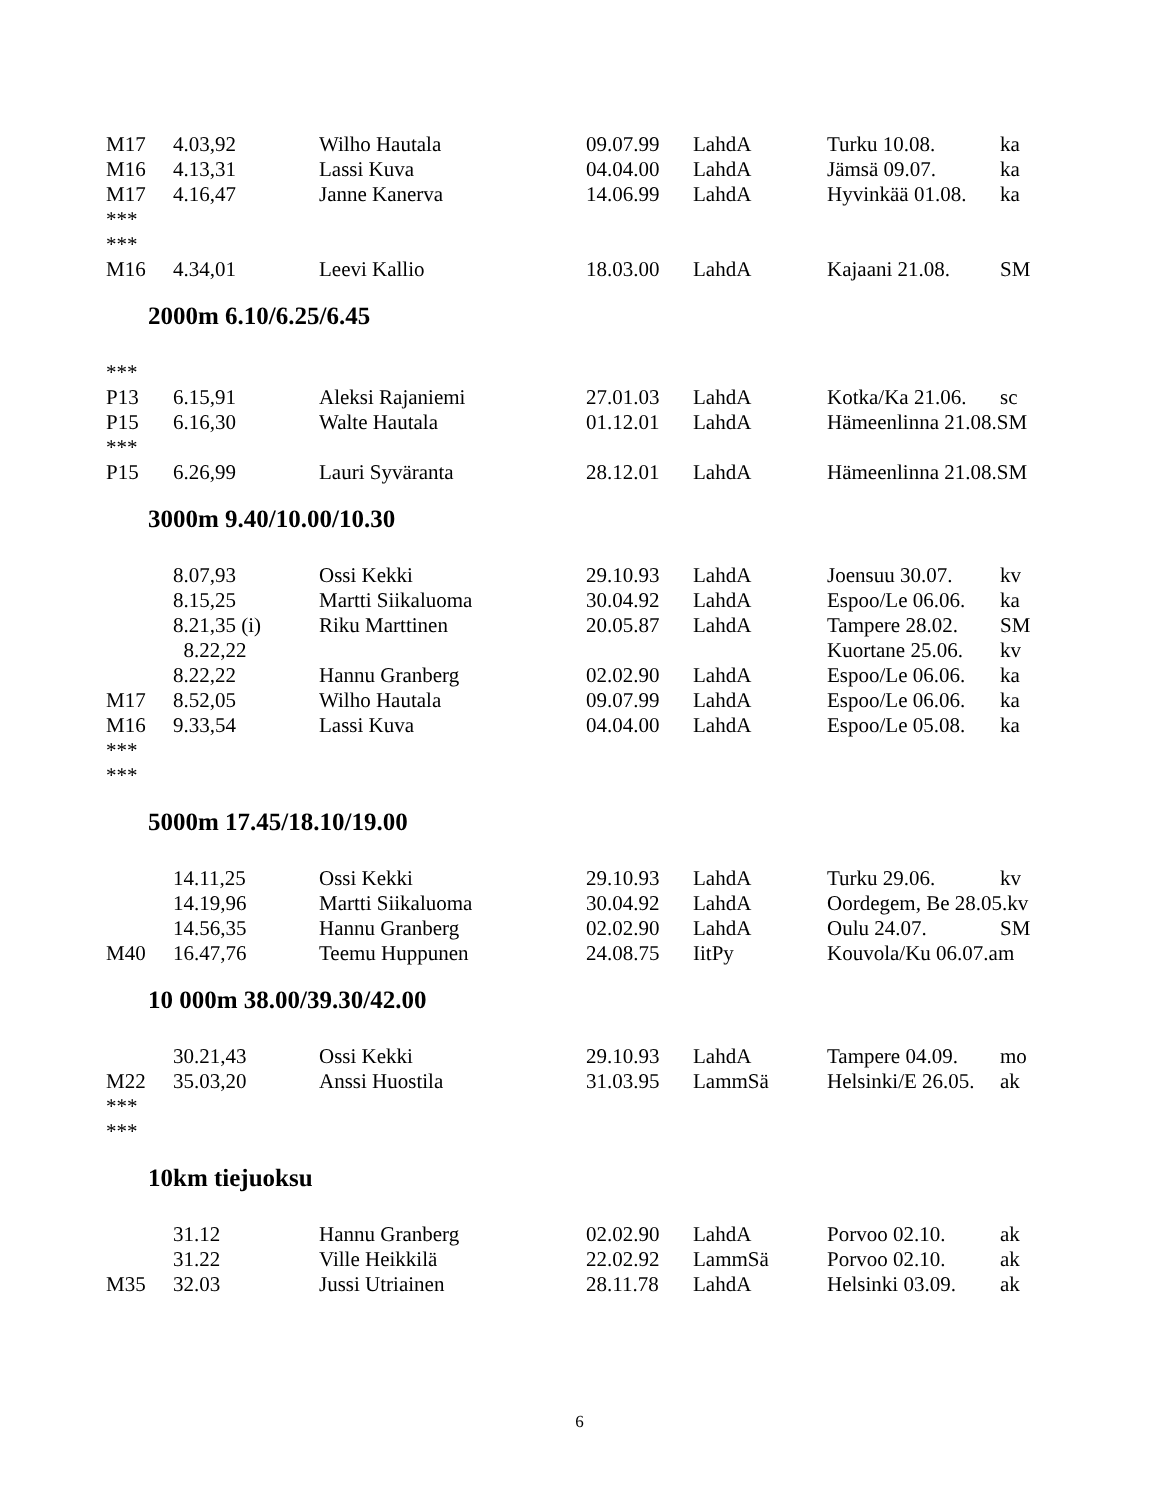| M17 | 4.03,92 | Wilho Hautala | 09.07.99 | LahdA | Turku 10.08. | ka |
| M16 | 4.13,31 | Lassi Kuva | 04.04.00 | LahdA | Jämsä 09.07. | ka |
| M17 | 4.16,47 | Janne Kanerva | 14.06.99 | LahdA | Hyvinkää 01.08. | ka |
| *** | | | | | | |
| *** | | | | | | |
| M16 | 4.34,01 | Leevi Kallio | 18.03.00 | LahdA | Kajaani 21.08. | SM |
2000m 6.10/6.25/6.45
| *** | | | | | | |
| P13 | 6.15,91 | Aleksi Rajaniemi | 27.01.03 | LahdA | Kotka/Ka 21.06. | sc |
| P15 | 6.16,30 | Walte Hautala | 01.12.01 | LahdA | Hämeenlinna 21.08.SM | |
| *** | | | | | | |
| P15 | 6.26,99 | Lauri Syväranta | 28.12.01 | LahdA | Hämeenlinna 21.08.SM | |
3000m 9.40/10.00/10.30
| | 8.07,93 | Ossi Kekki | 29.10.93 | LahdA | Joensuu 30.07. | kv |
| | 8.15,25 | Martti Siikaluoma | 30.04.92 | LahdA | Espoo/Le 06.06. | ka |
| | 8.21,35 (i) | Riku Marttinen | 20.05.87 | LahdA | Tampere 28.02. | SM |
| | 8.22,22 | | | | Kuortane 25.06. | kv |
| | 8.22,22 | Hannu Granberg | 02.02.90 | LahdA | Espoo/Le 06.06. | ka |
| M17 | 8.52,05 | Wilho Hautala | 09.07.99 | LahdA | Espoo/Le 06.06. | ka |
| M16 | 9.33,54 | Lassi Kuva | 04.04.00 | LahdA | Espoo/Le 05.08. | ka |
| *** | | | | | | |
| *** | | | | | | |
5000m 17.45/18.10/19.00
| | 14.11,25 | Ossi Kekki | 29.10.93 | LahdA | Turku 29.06. | kv |
| | 14.19,96 | Martti Siikaluoma | 30.04.92 | LahdA | Oordegem, Be 28.05.kv | |
| | 14.56,35 | Hannu Granberg | 02.02.90 | LahdA | Oulu 24.07. | SM |
| M40 | 16.47,76 | Teemu Huppunen | 24.08.75 | IitPy | Kouvola/Ku 06.07.am | |
10 000m 38.00/39.30/42.00
| | 30.21,43 | Ossi Kekki | 29.10.93 | LahdA | Tampere 04.09. | mo |
| M22 | 35.03,20 | Anssi Huostila | 31.03.95 | LammSä | Helsinki/E 26.05. | ak |
| *** | | | | | | |
| *** | | | | | | |
10km tiejuoksu
| | 31.12 | Hannu Granberg | 02.02.90 | LahdA | Porvoo 02.10. | ak |
| | 31.22 | Ville Heikkilä | 22.02.92 | LammSä | Porvoo 02.10. | ak |
| M35 | 32.03 | Jussi Utriainen | 28.11.78 | LahdA | Helsinki 03.09. | ak |
6